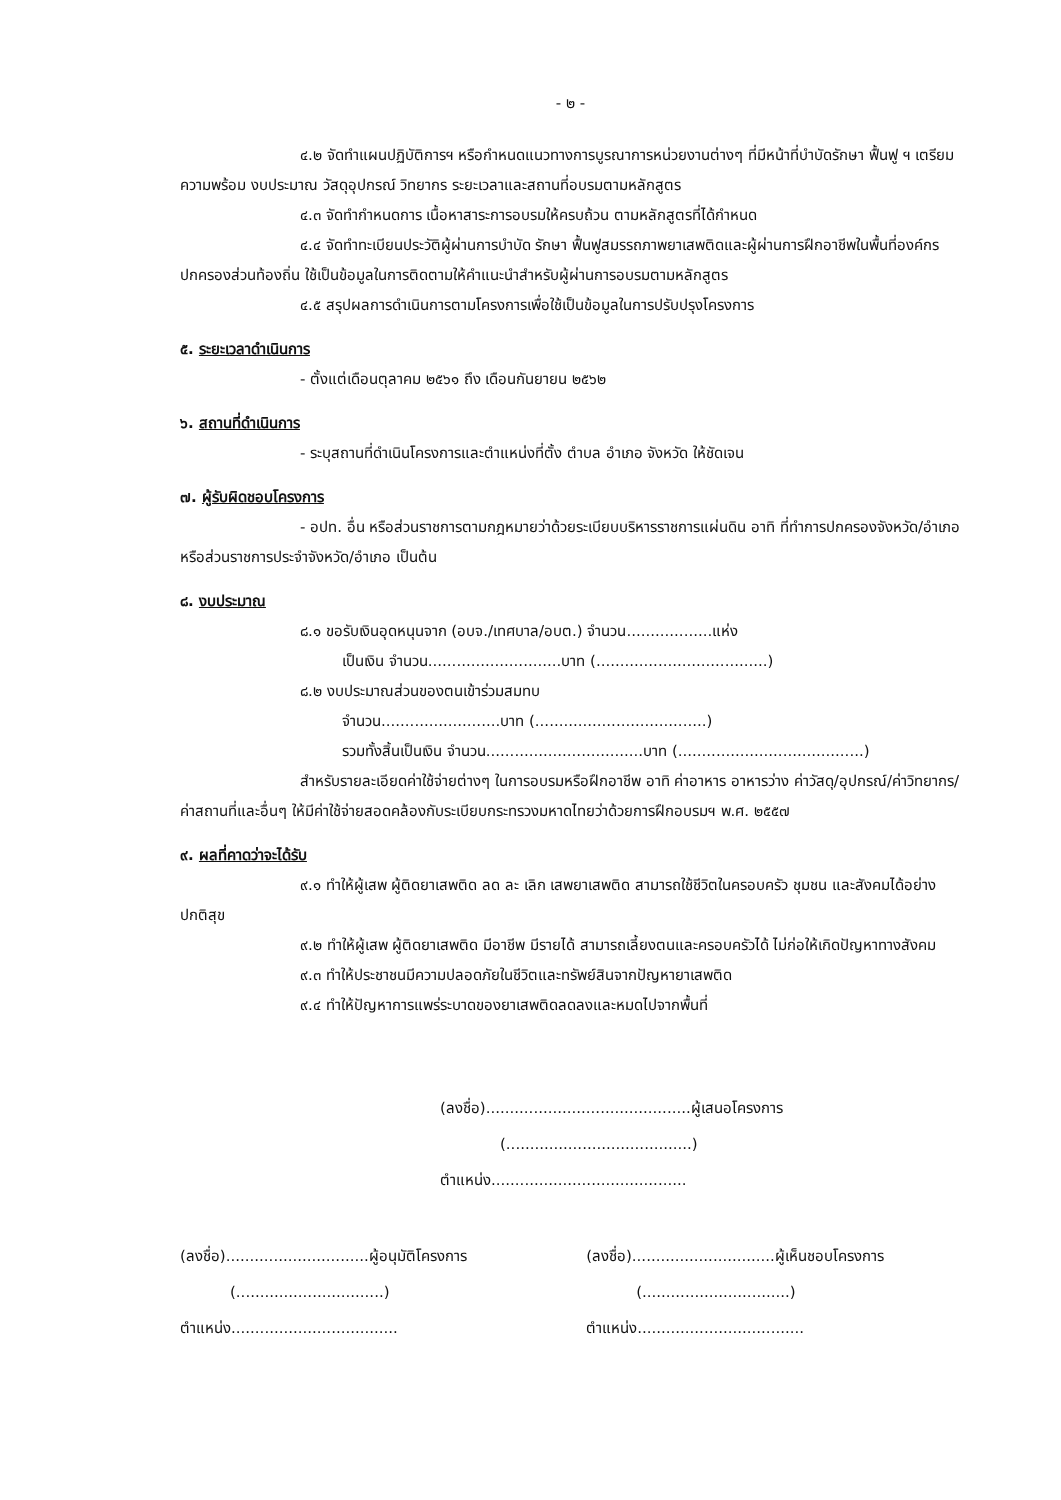- ๒ -
๔.๒ จัดทำแผนปฏิบัติการฯ หรือกำหนดแนวทางการบูรณาการหน่วยงานต่างๆ ที่มีหน้าที่บำบัดรักษา ฟื้นฟู ฯ เตรียมความพร้อม งบประมาณ วัสดุอุปกรณ์ วิทยากร ระยะเวลาและสถานที่อบรมตามหลักสูตร
๔.๓ จัดทำกำหนดการ เนื้อหาสาระการอบรมให้ครบถ้วน ตามหลักสูตรที่ได้กำหนด
๔.๔ จัดทำทะเบียนประวัติผู้ผ่านการบำบัด รักษา ฟื้นฟูสมรรถภาพยาเสพติดและผู้ผ่านการฝึกอาชีพในพื้นที่องค์กรปกครองส่วนท้องถิ่น ใช้เป็นข้อมูลในการติดตามให้คำแนะนำสำหรับผู้ผ่านการอบรมตามหลักสูตร
๔.๕ สรุปผลการดำเนินการตามโครงการเพื่อใช้เป็นข้อมูลในการปรับปรุงโครงการ
๕. ระยะเวลาดำเนินการ
- ตั้งแต่เดือนตุลาคม ๒๕๖๑ ถึง เดือนกันยายน ๒๕๖๒
๖. สถานที่ดำเนินการ
- ระบุสถานที่ดำเนินโครงการและตำแหน่งที่ตั้ง ตำบล อำเภอ จังหวัด ให้ชัดเจน
๗. ผู้รับผิดชอบโครงการ
- อปท. อื่น หรือส่วนราชการตามกฎหมายว่าด้วยระเบียบบริหารราชการแผ่นดิน อาทิ ที่ทำการปกครองจังหวัด/อำเภอ หรือส่วนราชการประจำจังหวัด/อำเภอ เป็นต้น
๘. งบประมาณ
๘.๑ ขอรับเงินอุดหนุนจาก (อบจ./เทศบาล/อบต.) จำนวน..................แห่ง
เป็นเงิน จำนวน............................บาท (....................................)
๘.๒ งบประมาณส่วนของตนเข้าร่วมสมทบ
จำนวน.........................บาท (....................................)
รวมทั้งสิ้นเป็นเงิน จำนวน.................................บาท (.......................................)
สำหรับรายละเอียดค่าใช้จ่ายต่างๆ ในการอบรมหรือฝึกอาชีพ อาทิ ค่าอาหาร อาหารว่าง ค่าวัสดุ/อุปกรณ์/ค่าวิทยากร/ค่าสถานที่และอื่นๆ ให้มีค่าใช้จ่ายสอดคล้องกับระเบียบกระทรวงมหาดไทยว่าด้วยการฝึกอบรมฯ พ.ศ. ๒๕๕๗
๙. ผลที่คาดว่าจะได้รับ
๙.๑ ทำให้ผู้เสพ ผู้ติดยาเสพติด ลด ละ เลิก เสพยาเสพติด สามารถใช้ชีวิตในครอบครัว ชุมชน และสังคมได้อย่างปกติสุข
๙.๒ ทำให้ผู้เสพ ผู้ติดยาเสพติด มีอาชีพ มีรายได้ สามารถเลี้ยงตนและครอบครัวได้ ไม่ก่อให้เกิดปัญหาทางสังคม
๙.๓ ทำให้ประชาชนมีความปลอดภัยในชีวิตและทรัพย์สินจากปัญหายาเสพติด
๙.๔ ทำให้ปัญหาการแพร่ระบาดของยาเสพติดลดลงและหมดไปจากพื้นที่
(ลงชื่อ)...........................................ผู้เสนอโครงการ
(.......................................)
ตำแหน่ง.........................................
(ลงชื่อ)..............................ผู้อนุมัติโครงการ
(...............................)
ตำแหน่ง...................................
(ลงชื่อ)..............................ผู้เห็นชอบโครงการ
(...............................)
ตำแหน่ง...................................